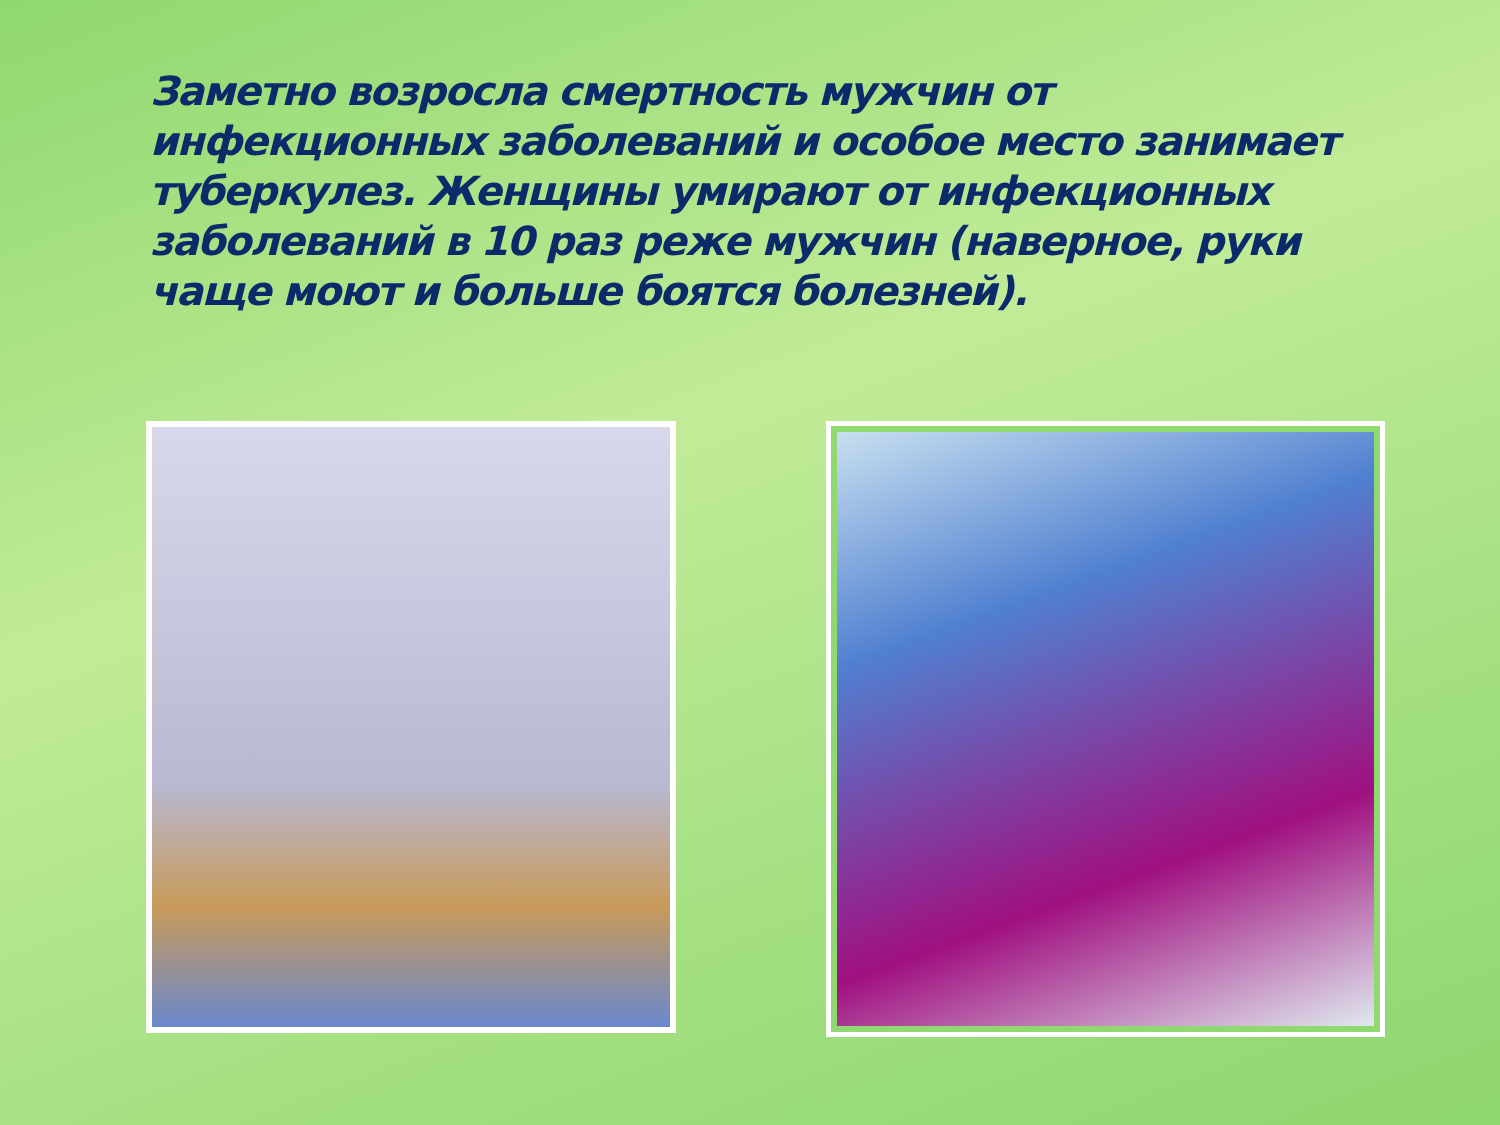Заметно возросла смертность мужчин от инфекционных заболеваний и особое место занимает туберкулез. Женщины умирают от инфекционных заболеваний в 10 раз реже мужчин (наверное, руки чаще моют и больше боятся болезней).